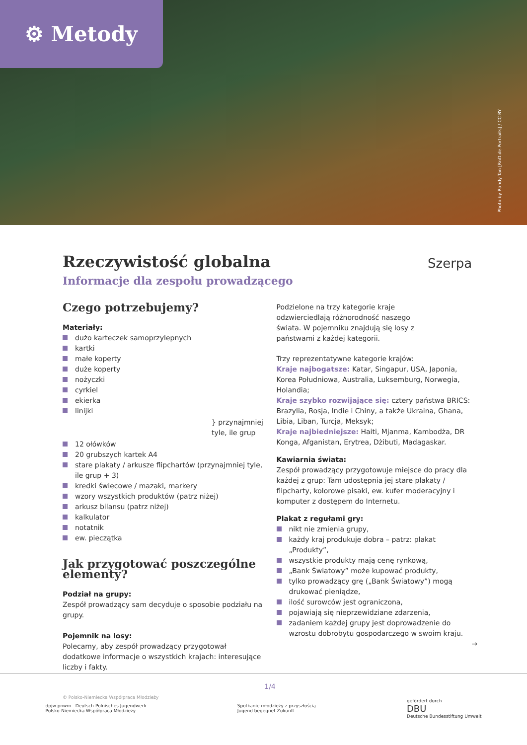⚙ Metody
Photo by Randy Tan [RnD.de.Portraits] / CC BY
Szerpa
Rzeczywistość globalna
Informacje dla zespołu prowadzącego
Czego potrzebujemy?
Materiały:
dużo karteczek samoprzylepnych
kartki
małe koperty
duże koperty
nożyczki
cyrkiel
ekierka
linijki
} przynajmniej tyle, ile grup
12 ołówków
20 grubszych kartek A4
stare plakaty / arkusze flipchartów (przynajmniej tyle, ile grup + 3)
kredki świecowe / mazaki, markery
wzory wszystkich produktów (patrz niżej)
arkusz bilansu (patrz niżej)
kalkulator
notatnik
ew. pieczątka
Jak przygotować poszczególne elementy?
Podział na grupy:
Zespół prowadzący sam decyduje o sposobie podziału na grupy.
Pojemnik na losy:
Polecamy, aby zespół prowadzący przygotował dodatkowe informacje o wszystkich krajach: interesujące liczby i fakty.
Podzielone na trzy kategorie kraje odzwierciedlają różnorodność naszego świata. W pojemniku znajdują się losy z państwami z każdej kategorii.
Trzy reprezentatywne kategorie krajów:
Kraje najbogatsze: Katar, Singapur, USA, Japonia, Korea Południowa, Australia, Luksemburg, Norwegia, Holandia;
Kraje szybko rozwijające się: cztery państwa BRICS: Brazylia, Rosja, Indie i Chiny, a także Ukraina, Ghana, Libia, Liban, Turcja, Meksyk;
Kraje najbiedniejsze: Haiti, Mjanma, Kambodża, DR Konga, Afganistan, Erytrea, Dżibuti, Madagaskar.
Kawiarnia świata:
Zespół prowadzący przygotowuje miejsce do pracy dla każdej z grup: Tam udostępnia jej stare plakaty / flipcharty, kolorowe pisaki, ew. kufer moderacyjny i komputer z dostępem do Internetu.
Plakat z regułami gry:
nikt nie zmienia grupy,
każdy kraj produkuje dobra – patrz: plakat „Produkty”,
wszystkie produkty mają cenę rynkową,
„Bank Światowy” może kupować produkty,
tylko prowadzący grę („Bank Światowy”) mogą drukować pieniądze,
ilość surowców jest ograniczona,
pojawiają się nieprzewidziane zdarzenia,
zadaniem każdej grupy jest doprowadzenie do wzrostu dobrobytu gospodarczego w swoim kraju.
→
1/4
© Polsko-Niemiecka Współpraca Młodzieży
dpjw pnwm Deutsch-Polnisches Jugendwerk
Polsko-Niemiecka Współpraca Młodzieży
Spotkanie młodzieży z przyszłością
Jugend begegnet Zukunft
gefördert durch
DBU
Deutsche Bundesstiftung Umwelt